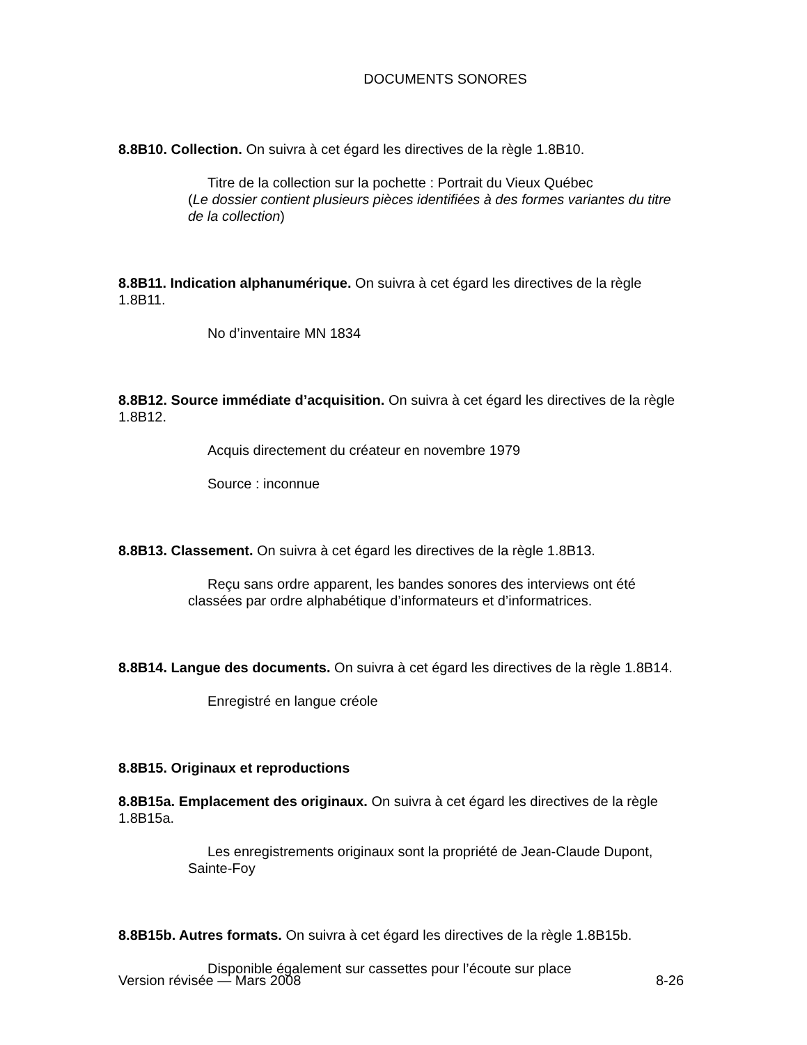DOCUMENTS SONORES
8.8B10. Collection. On suivra à cet égard les directives de la règle 1.8B10.
Titre de la collection sur la pochette : Portrait du Vieux Québec
(Le dossier contient plusieurs pièces identifiées à des formes variantes du titre de la collection)
8.8B11. Indication alphanumérique. On suivra à cet égard les directives de la règle 1.8B11.
No d’inventaire MN 1834
8.8B12. Source immédiate d’acquisition. On suivra à cet égard les directives de la règle 1.8B12.
Acquis directement du créateur en novembre 1979
Source : inconnue
8.8B13. Classement. On suivra à cet égard les directives de la règle 1.8B13.
Reçu sans ordre apparent, les bandes sonores des interviews ont été classées par ordre alphabétique d’informateurs et d’informatrices.
8.8B14. Langue des documents. On suivra à cet égard les directives de la règle 1.8B14.
Enregistré en langue créole
8.8B15. Originaux et reproductions
8.8B15a. Emplacement des originaux. On suivra à cet égard les directives de la règle 1.8B15a.
Les enregistrements originaux sont la propriété de Jean-Claude Dupont, Sainte-Foy
8.8B15b. Autres formats. On suivra à cet égard les directives de la règle 1.8B15b.
Disponible également sur cassettes pour l’écoute sur place
Version révisée — Mars 2008 8-26